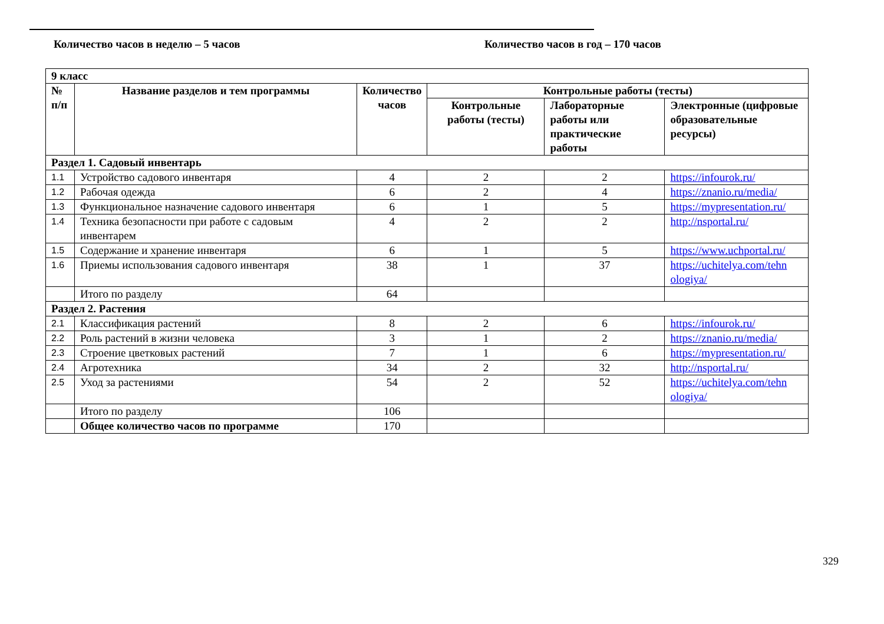Количество часов в неделю – 5 часов Количество часов в год – 170 часов
| 9 класс | | | | | |
| --- | --- | --- | --- | --- | --- |
| № п/п | Название разделов и тем программы | Количество часов | Контрольные работы (тесты) | | |
| | | | Контрольные работы (тесты) | Лабораторные работы или практические работы | Электронные (цифровые образовательные ресурсы) |
| Раздел 1. Садовый инвентарь | | | | | |
| 1.1 | Устройство садового инвентаря | 4 | 2 | 2 | https://infourok.ru/ |
| 1.2 | Рабочая одежда | 6 | 2 | 4 | https://znanio.ru/media/ |
| 1.3 | Функциональное назначение садового инвентаря | 6 | 1 | 5 | https://mypresentation.ru/ |
| 1.4 | Техника безопасности при работе с садовым инвентарем | 4 | 2 | 2 | http://nsportal.ru/ |
| 1.5 | Содержание и хранение инвентаря | 6 | 1 | 5 | https://www.uchportal.ru/ |
| 1.6 | Приемы использования садового инвентаря | 38 | 1 | 37 | https://uchitelya.com/tehn ologiya/ |
| | Итого по разделу | 64 | | | |
| Раздел 2. Растения | | | | | |
| 2.1 | Классификация растений | 8 | 2 | 6 | https://infourok.ru/ |
| 2.2 | Роль растений в жизни человека | 3 | 1 | 2 | https://znanio.ru/media/ |
| 2.3 | Строение цветковых растений | 7 | 1 | 6 | https://mypresentation.ru/ |
| 2.4 | Агротехника | 34 | 2 | 32 | http://nsportal.ru/ |
| 2.5 | Уход за растениями | 54 | 2 | 52 | https://uchitelya.com/tehn ologiya/ |
| | Итого по разделу | 106 | | | |
| | Общее количество часов по программе | 170 | | | |
329